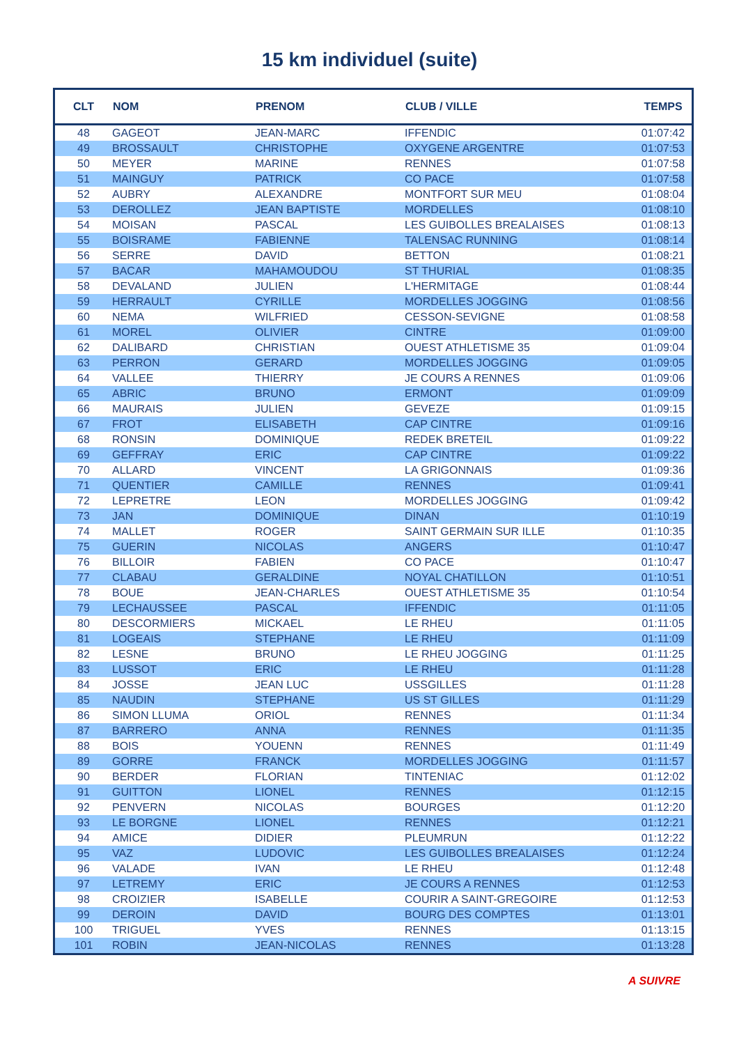15 km individuel (suite)
| CLT | NOM | PRENOM | CLUB / VILLE | TEMPS |
| --- | --- | --- | --- | --- |
| 48 | GAGEOT | JEAN-MARC | IFFENDIC | 01:07:42 |
| 49 | BROSSAULT | CHRISTOPHE | OXYGENE ARGENTRE | 01:07:53 |
| 50 | MEYER | MARINE | RENNES | 01:07:58 |
| 51 | MAINGUY | PATRICK | CO PACE | 01:07:58 |
| 52 | AUBRY | ALEXANDRE | MONTFORT SUR MEU | 01:08:04 |
| 53 | DEROLLEZ | JEAN BAPTISTE | MORDELLES | 01:08:10 |
| 54 | MOISAN | PASCAL | LES GUIBOLLES BREALAISES | 01:08:13 |
| 55 | BOISRAME | FABIENNE | TALENSAC RUNNING | 01:08:14 |
| 56 | SERRE | DAVID | BETTON | 01:08:21 |
| 57 | BACAR | MAHAMOUDOU | ST THURIAL | 01:08:35 |
| 58 | DEVALAND | JULIEN | L'HERMITAGE | 01:08:44 |
| 59 | HERRAULT | CYRILLE | MORDELLES JOGGING | 01:08:56 |
| 60 | NEMA | WILFRIED | CESSON-SEVIGNE | 01:08:58 |
| 61 | MOREL | OLIVIER | CINTRE | 01:09:00 |
| 62 | DALIBARD | CHRISTIAN | OUEST ATHLETISME 35 | 01:09:04 |
| 63 | PERRON | GERARD | MORDELLES JOGGING | 01:09:05 |
| 64 | VALLEE | THIERRY | JE COURS A RENNES | 01:09:06 |
| 65 | ABRIC | BRUNO | ERMONT | 01:09:09 |
| 66 | MAURAIS | JULIEN | GEVEZE | 01:09:15 |
| 67 | FROT | ELISABETH | CAP CINTRE | 01:09:16 |
| 68 | RONSIN | DOMINIQUE | REDEK BRETEIL | 01:09:22 |
| 69 | GEFFRAY | ERIC | CAP CINTRE | 01:09:22 |
| 70 | ALLARD | VINCENT | LA GRIGONNAIS | 01:09:36 |
| 71 | QUENTIER | CAMILLE | RENNES | 01:09:41 |
| 72 | LEPRETRE | LEON | MORDELLES JOGGING | 01:09:42 |
| 73 | JAN | DOMINIQUE | DINAN | 01:10:19 |
| 74 | MALLET | ROGER | SAINT GERMAIN SUR ILLE | 01:10:35 |
| 75 | GUERIN | NICOLAS | ANGERS | 01:10:47 |
| 76 | BILLOIR | FABIEN | CO PACE | 01:10:47 |
| 77 | CLABAU | GERALDINE | NOYAL CHATILLON | 01:10:51 |
| 78 | BOUE | JEAN-CHARLES | OUEST ATHLETISME 35 | 01:10:54 |
| 79 | LECHAUSSEE | PASCAL | IFFENDIC | 01:11:05 |
| 80 | DESCORMIERS | MICKAEL | LE RHEU | 01:11:05 |
| 81 | LOGEAIS | STEPHANE | LE RHEU | 01:11:09 |
| 82 | LESNE | BRUNO | LE RHEU JOGGING | 01:11:25 |
| 83 | LUSSOT | ERIC | LE RHEU | 01:11:28 |
| 84 | JOSSE | JEAN LUC | USSGILLES | 01:11:28 |
| 85 | NAUDIN | STEPHANE | US ST GILLES | 01:11:29 |
| 86 | SIMON LLUMA | ORIOL | RENNES | 01:11:34 |
| 87 | BARRERO | ANNA | RENNES | 01:11:35 |
| 88 | BOIS | YOUENN | RENNES | 01:11:49 |
| 89 | GORRE | FRANCK | MORDELLES JOGGING | 01:11:57 |
| 90 | BERDER | FLORIAN | TINTENIAC | 01:12:02 |
| 91 | GUITTON | LIONEL | RENNES | 01:12:15 |
| 92 | PENVERN | NICOLAS | BOURGES | 01:12:20 |
| 93 | LE BORGNE | LIONEL | RENNES | 01:12:21 |
| 94 | AMICE | DIDIER | PLEUMRUN | 01:12:22 |
| 95 | VAZ | LUDOVIC | LES GUIBOLLES BREALAISES | 01:12:24 |
| 96 | VALADE | IVAN | LE RHEU | 01:12:48 |
| 97 | LETREMY | ERIC | JE COURS A RENNES | 01:12:53 |
| 98 | CROIZIER | ISABELLE | COURIR A SAINT-GREGOIRE | 01:12:53 |
| 99 | DEROIN | DAVID | BOURG DES COMPTES | 01:13:01 |
| 100 | TRIGUEL | YVES | RENNES | 01:13:15 |
| 101 | ROBIN | JEAN-NICOLAS | RENNES | 01:13:28 |
A SUIVRE